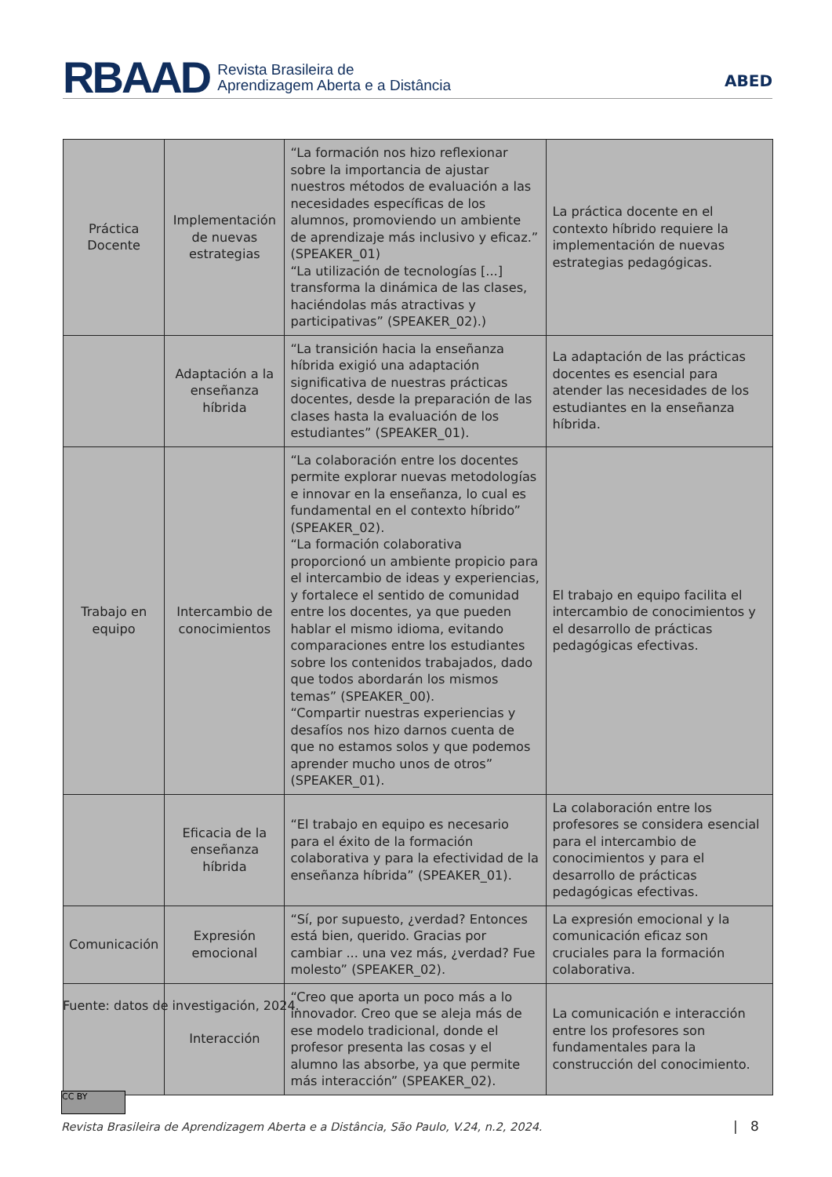RBAAD Revista Brasileira de
Aprendizagem Aberta e a Distância
ABED
| Práctica Docente | Implementación de nuevas estrategias | “La formación nos hizo reflexionar sobre la importancia de ajustar nuestros métodos de evaluación a las necesidades específicas de los alumnos, promoviendo un ambiente de aprendizaje más inclusivo y eficaz.” (SPEAKER_01) “La utilización de tecnologías [...] transforma la dinámica de las clases, haciéndolas más atractivas y participativas” (SPEAKER_02).) | La práctica docente en el contexto híbrido requiere la implementación de nuevas estrategias pedagógicas. |
| | Adaptación a la enseñanza híbrida | “La transición hacia la enseñanza híbrida exigió una adaptación significativa de nuestras prácticas docentes, desde la preparación de las clases hasta la evaluación de los estudiantes” (SPEAKER_01). | La adaptación de las prácticas docentes es esencial para atender las necesidades de los estudiantes en la enseñanza híbrida. |
| Trabajo en equipo | Intercambio de conocimientos | “La colaboración entre los docentes permite explorar nuevas metodologías e innovar en la enseñanza, lo cual es fundamental en el contexto híbrido” (SPEAKER_02). “La formación colaborativa proporcionó un ambiente propicio para el intercambio de ideas y experiencias, y fortalece el sentido de comunidad entre los docentes, ya que pueden hablar el mismo idioma, evitando comparaciones entre los estudiantes sobre los contenidos trabajados, dado que todos abordarán los mismos temas” (SPEAKER_00). “Compartir nuestras experiencias y desafíos nos hizo darnos cuenta de que no estamos solos y que podemos aprender mucho unos de otros” (SPEAKER_01). | El trabajo en equipo facilita el intercambio de conocimientos y el desarrollo de prácticas pedagógicas efectivas. |
| | Eficacia de la enseñanza híbrida | “El trabajo en equipo es necesario para el éxito de la formación colaborativa y para la efectividad de la enseñanza híbrida” (SPEAKER_01). | La colaboración entre los profesores se considera esencial para el intercambio de conocimientos y para el desarrollo de prácticas pedagógicas efectivas. |
| Comunicación | Expresión emocional | “Sí, por supuesto, ¿verdad? Entonces está bien, querido. Gracias por cambiar ... una vez más, ¿verdad? Fue molesto” (SPEAKER_02). | La expresión emocional y la comunicación eficaz son cruciales para la formación colaborativa. |
| | Interacción | “Creo que aporta un poco más a lo innovador. Creo que se aleja más de ese modelo tradicional, donde el profesor presenta las cosas y el alumno las absorbe, ya que permite más interacción” (SPEAKER_02). | La comunicación e interacción entre los profesores son fundamentales para la construcción del conocimiento. |
Fuente: datos de investigación, 2024.
CC BY
Revista Brasileira de Aprendizagem Aberta e a Distância, São Paulo, V.24, n.2, 2024.
| 8